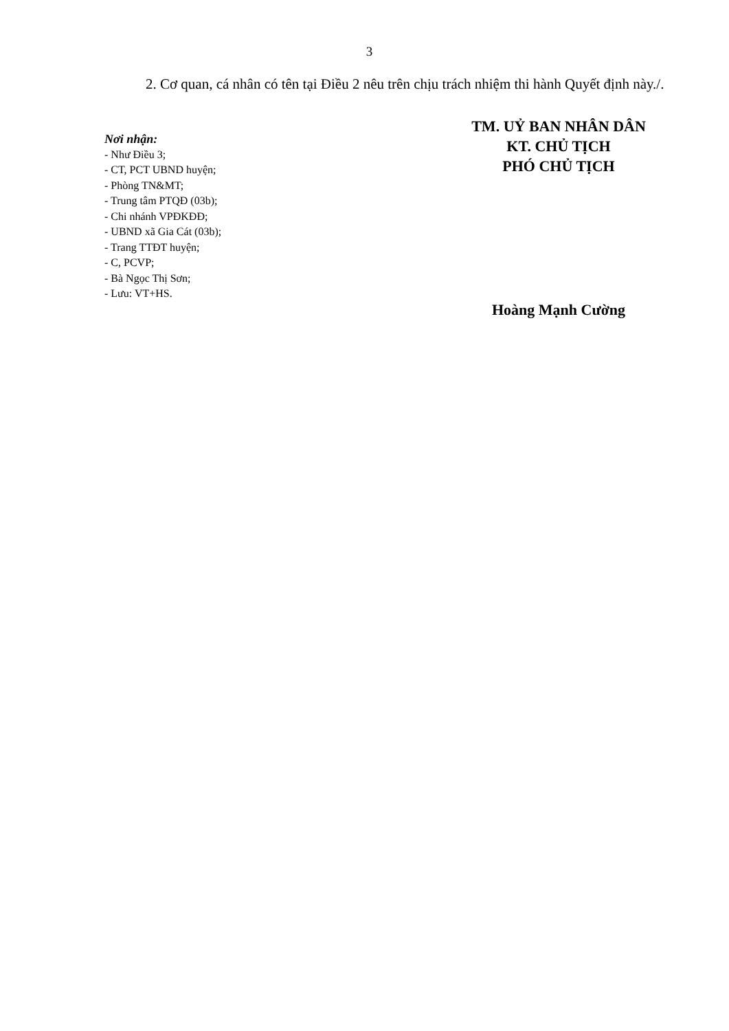3
2. Cơ quan, cá nhân có tên tại Điều 2 nêu trên chịu trách nhiệm thi hành Quyết định này./.
Nơi nhận:
- Như Điều 3;
- CT, PCT UBND huyện;
- Phòng TN&MT;
- Trung tâm PTQĐ (03b);
- Chi nhánh VPĐKĐĐ;
- UBND xã Gia Cát (03b);
- Trang TTĐT huyện;
- C, PCVP;
- Bà Ngọc Thị Sơn;
- Lưu: VT+HS.
TM. UỶ BAN NHÂN DÂN
KT. CHỦ TỊCH
PHÓ CHỦ TỊCH
Hoàng Mạnh Cường